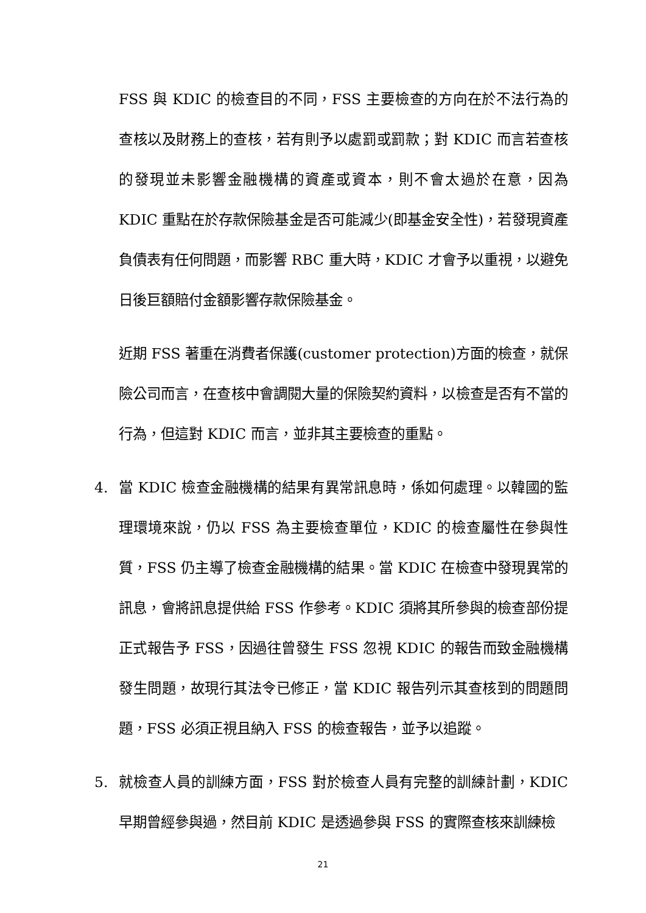FSS 與 KDIC 的檢查目的不同，FSS 主要檢查的方向在於不法行為的查核以及財務上的查核，若有則予以處罰或罰款；對 KDIC 而言若查核的發現並未影響金融機構的資產或資本，則不會太過於在意，因為 KDIC 重點在於存款保險基金是否可能減少(即基金安全性)，若發現資產負債表有任何問題，而影響 RBC 重大時，KDIC 才會予以重視，以避免日後巨額賠付金額影響存款保險基金。
近期 FSS 著重在消費者保護(customer protection)方面的檢查，就保險公司而言，在查核中會調閱大量的保險契約資料，以檢查是否有不當的行為，但這對 KDIC 而言，並非其主要檢查的重點。
4. 當 KDIC 檢查金融機構的結果有異常訊息時，係如何處理。以韓國的監理環境來說，仍以 FSS 為主要檢查單位，KDIC 的檢查屬性在參與性質，FSS 仍主導了檢查金融機構的結果。當 KDIC 在檢查中發現異常的訊息，會將訊息提供給 FSS 作參考。KDIC 須將其所參與的檢查部份提正式報告予 FSS，因過往曾發生 FSS 忽視 KDIC 的報告而致金融機構發生問題，故現行其法令已修正，當 KDIC 報告列示其查核到的問題問題，FSS 必須正視且納入 FSS 的檢查報告，並予以追蹤。
5. 就檢查人員的訓練方面，FSS 對於檢查人員有完整的訓練計劃，KDIC 早期曾經參與過，然目前 KDIC 是透過參與 FSS 的實際查核來訓練檢
21